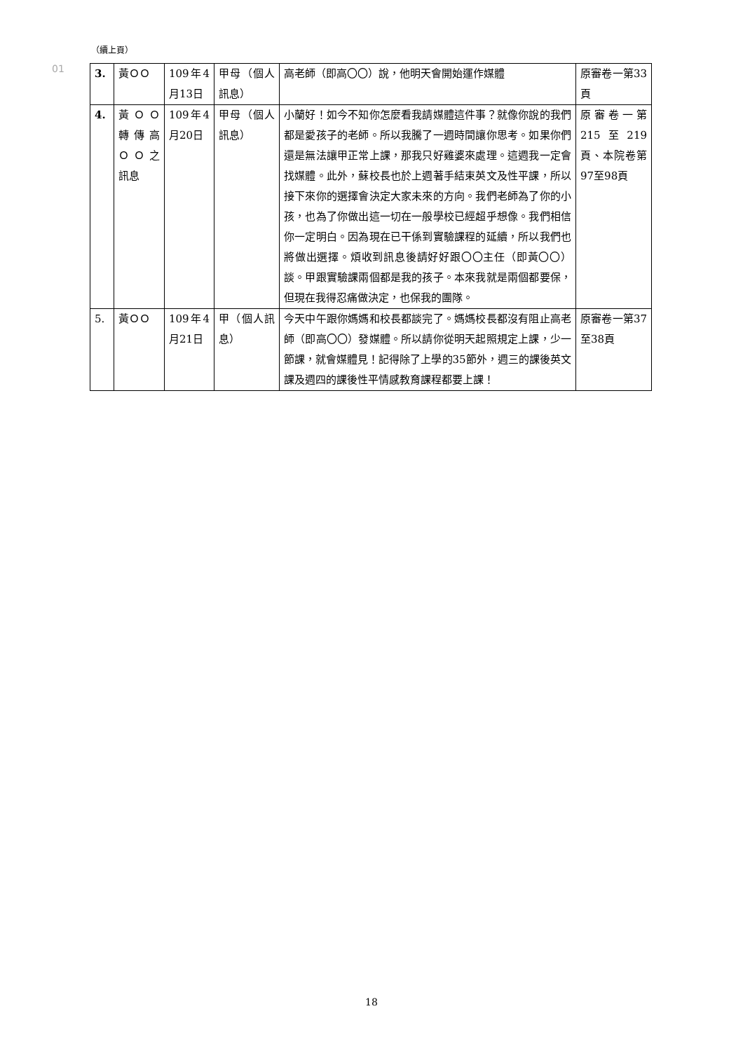（續上頁）
01
| 3. | 黃ＯＯ | 109年4月13日 | 甲母（個人訊息） | 高老師（即高〇〇）說，他明天會開始運作媒體 | 原審卷一第33頁 |
| 4. | 黃ＯＯ轉傳高ＯＯ之訊息 | 109年4月20日 | 甲母（個人訊息） | 小蘭好！如今不知你怎麼看我請媒體這件事？就像你說的我們都是愛孩子的老師。所以我騰了一週時間讓你思考。如果你們還是無法讓甲正常上課，那我只好雞婆來處理。這週我一定會找媒體。此外，蘇校長也於上週著手結束英文及性平課，所以接下來你的選擇會決定大家未來的方向。我們老師為了你的小孩，也為了你做出這一切在一般學校已經超乎想像。我們相信你一定明白。因為現在已干係到實驗課程的延續，所以我們也將做出選擇。煩收到訊息後請好好跟〇〇主任（即黃〇〇）談。甲跟實驗課兩個都是我的孩子。本來我就是兩個都要保，但現在我得忍痛做決定，也保我的團隊。 | 原審卷一第215至219頁、本院卷第97至98頁 |
| 5. | 黃ＯＯ | 109年4月21日 | 甲（個人訊息） | 今天中午跟你媽媽和校長都談完了。媽媽校長都沒有阻止高老師（即高〇〇）發媒體。所以請你從明天起照規定上課，少一節課，就會媒體見！記得除了上學的35節外，週三的課後英文課及週四的課後性平情感教育課程都要上課！ | 原審卷一第37至38頁 |
18